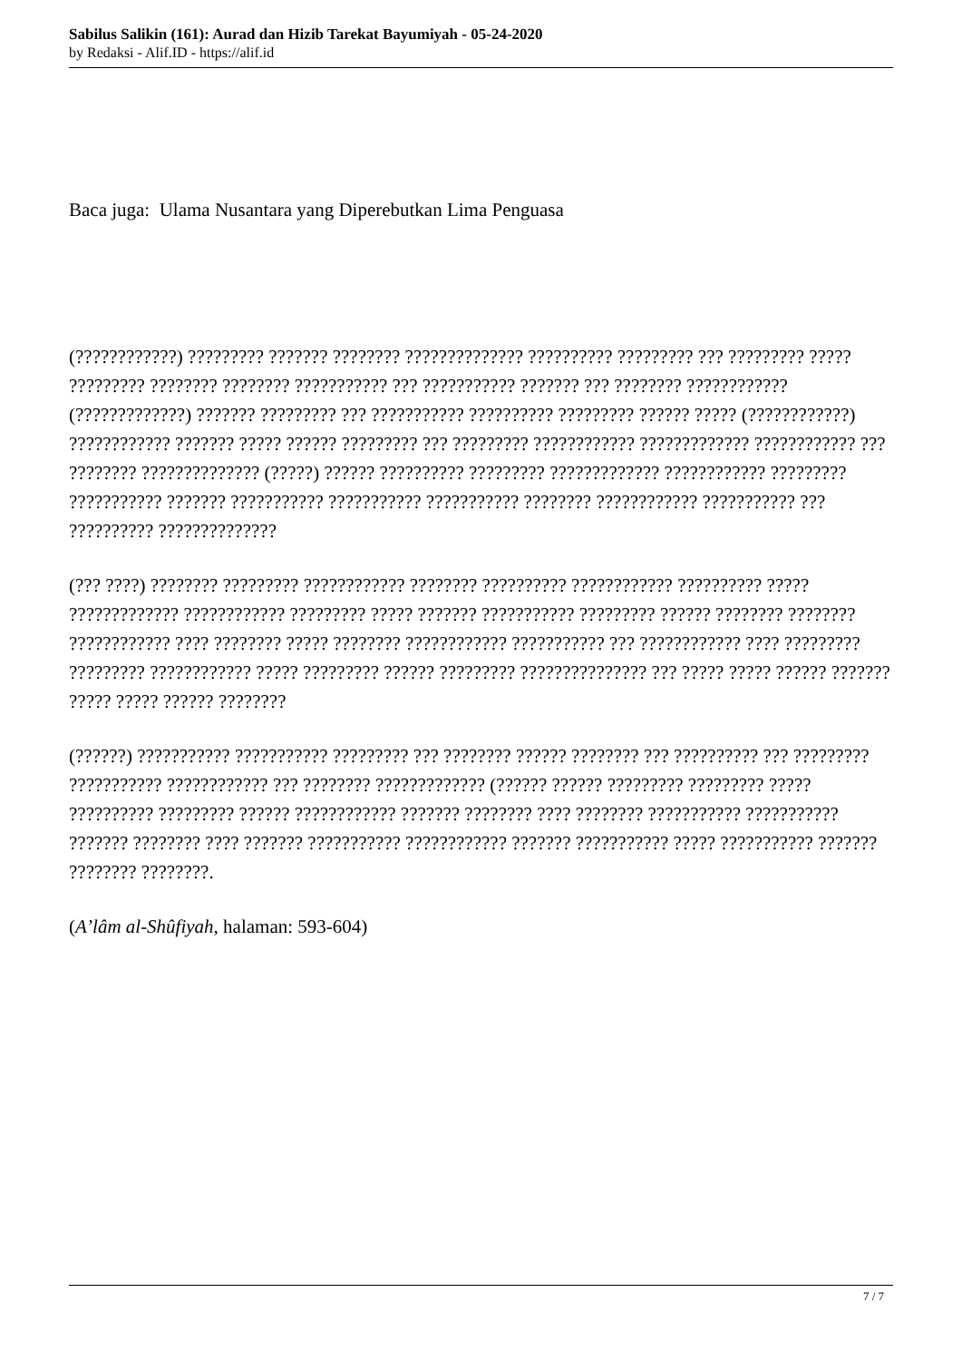Sabilus Salikin (161): Aurad dan Hizib Tarekat Bayumiyah - 05-24-2020
by Redaksi - Alif.ID - https://alif.id
Baca juga: Ulama Nusantara yang Diperebutkan Lima Penguasa
(????????????) ????????? ??????? ???????? ?????????????? ?????????? ????????? ??? ????????? ????? ????????? ???????? ???????? ??????????? ??? ??????????? ??????? ??? ???????? ???????????? (?????????????) ??????? ????????? ??? ??????????? ?????????? ????????? ?????? ????? (????????????) ???????????? ??????? ????? ?????? ????????? ??? ????????? ???????????? ????????????? ???????????? ??? ???????? ?????????????? (?????) ?????? ?????????? ????????? ????????????? ???????????? ????????? ??????????? ??????? ??????????? ??????????? ??????????? ???????? ???????????? ??????????? ??? ?????????? ??????????????
(??? ????) ???????? ????????? ???????????? ???????? ?????????? ???????????? ?????????? ????? ????????????? ???????????? ????????? ????? ??????? ??????????? ????????? ?????? ???????? ???????? ???????????? ???? ???????? ????? ???????? ???????????? ??????????? ??? ???????????? ???? ????????? ????????? ???????????? ????? ????????? ?????? ????????? ??????????????? ??? ????? ????? ?????? ??????? ????? ????? ?????? ????????
(??????) ??????????? ??????????? ????????? ??? ???????? ?????? ???????? ??? ?????????? ??? ????????? ??????????? ???????????? ??? ???????? ????????????? (?????? ?????? ????????? ????????? ????? ?????????? ????????? ?????? ???????????? ??????? ???????? ???? ???????? ??????????? ??????????? ??????? ???????? ???? ??????? ??????????? ???????????? ??????? ??????????? ????? ??????????? ??????? ???????? ????????.
(A’lâm al-Shûfiyah, halaman: 593-604)
7 / 7